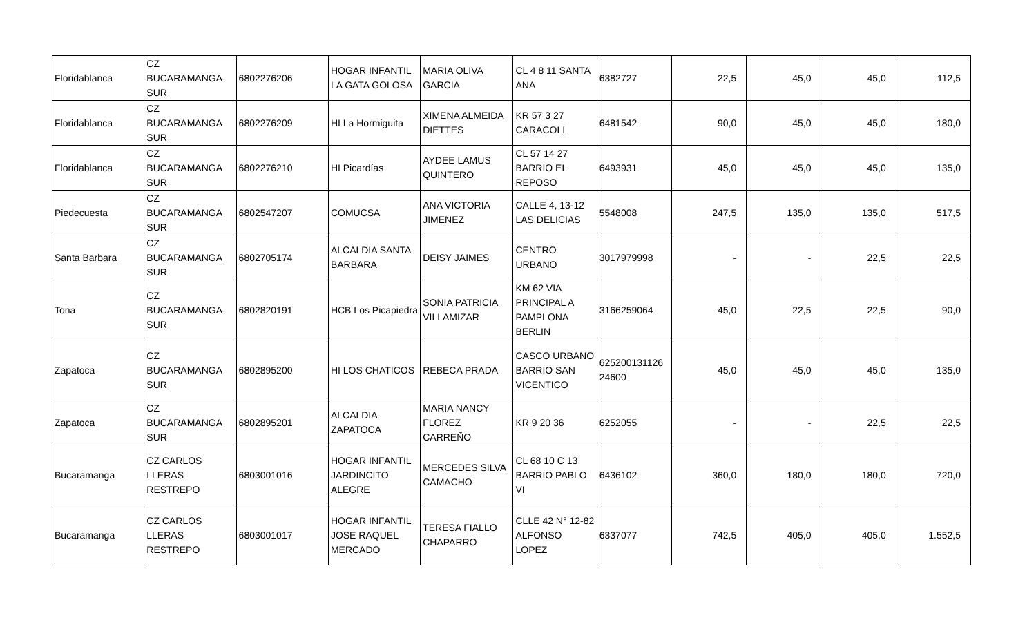| Floridablanca | CZ BUCARAMANGA SUR | 6802276206 | HOGAR INFANTIL LA GATA GOLOSA | MARIA OLIVA GARCIA | CL 4 8 11 SANTA ANA | 6382727 | 22,5 | 45,0 | 45,0 | 112,5 |
| Floridablanca | CZ BUCARAMANGA SUR | 6802276209 | HI La Hormiguita | XIMENA ALMEIDA DIETTES | KR 57 3 27 CARACOLI | 6481542 | 90,0 | 45,0 | 45,0 | 180,0 |
| Floridablanca | CZ BUCARAMANGA SUR | 6802276210 | HI Picardías | AYDEE LAMUS QUINTERO | CL 57 14 27 BARRIO EL REPOSO | 6493931 | 45,0 | 45,0 | 45,0 | 135,0 |
| Piedecuesta | CZ BUCARAMANGA SUR | 6802547207 | COMUCSA | ANA VICTORIA JIMENEZ | CALLE 4, 13-12 LAS DELICIAS | 5548008 | 247,5 | 135,0 | 135,0 | 517,5 |
| Santa Barbara | CZ BUCARAMANGA SUR | 6802705174 | ALCALDIA SANTA BARBARA | DEISY JAIMES | CENTRO URBANO | 3017979998 | - | - | 22,5 | 22,5 |
| Tona | CZ BUCARAMANGA SUR | 6802820191 | HCB Los Picapiedra | SONIA PATRICIA VILLAMIZAR | KM 62 VIA PRINCIPAL A PAMPLONA BERLIN | 3166259064 | 45,0 | 22,5 | 22,5 | 90,0 |
| Zapatoca | CZ BUCARAMANGA SUR | 6802895200 | HI LOS CHATICOS | REBECA PRADA | CASCO URBANO BARRIO SAN VICENTICO | 625200131126 24600 | 45,0 | 45,0 | 45,0 | 135,0 |
| Zapatoca | CZ BUCARAMANGA SUR | 6802895201 | ALCALDIA ZAPATOCA | MARIA NANCY FLOREZ CARREÑO | KR 9 20 36 | 6252055 | - | - | 22,5 | 22,5 |
| Bucaramanga | CZ CARLOS LLERAS RESTREPO | 6803001016 | HOGAR INFANTIL JARDINCITO ALEGRE | MERCEDES SILVA CAMACHO | CL 68 10 C 13 BARRIO PABLO VI | 6436102 | 360,0 | 180,0 | 180,0 | 720,0 |
| Bucaramanga | CZ CARLOS LLERAS RESTREPO | 6803001017 | HOGAR INFANTIL JOSE RAQUEL MERCADO | TERESA FIALLO CHAPARRO | CLLE 42 N° 12-82 ALFONSO LOPEZ | 6337077 | 742,5 | 405,0 | 405,0 | 1.552,5 |